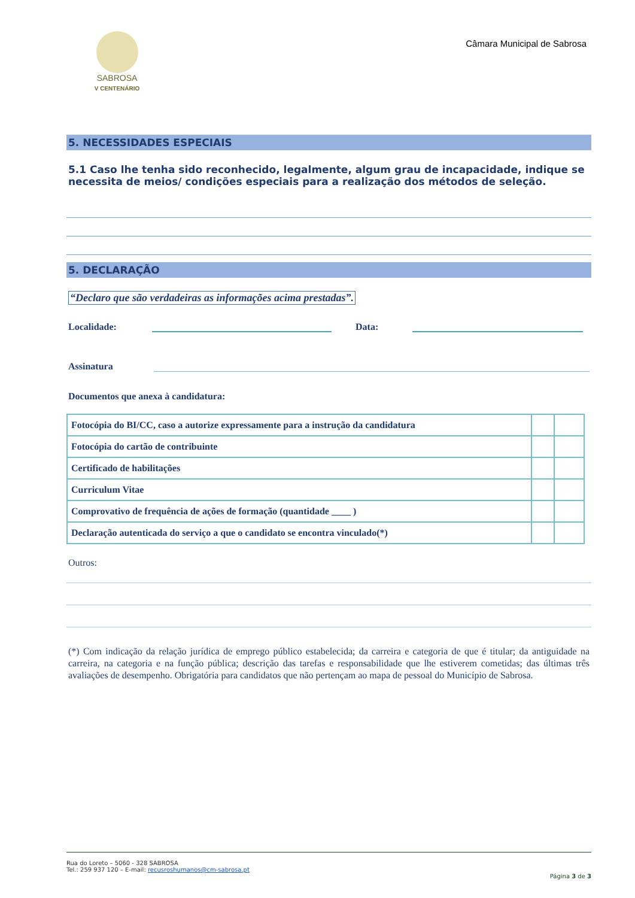SABROSA
V CENTENÁRIO
Câmara Municipal de Sabrosa
5. NECESSIDADES ESPECIAIS
5.1 Caso lhe tenha sido reconhecido, legalmente, algum grau de incapacidade, indique se necessita de meios/ condições especiais para a realização dos métodos de seleção.
5. DECLARAÇÃO
“Declaro que são verdadeiras as informações acima prestadas”.
Localidade: Data:
Assinatura
Documentos que anexa à candidatura:
| Fotocópia do BI/CC, caso a autorize expressamente para a instrução da candidatura | | |
| Fotocópia do cartão de contribuinte | | |
| Certificado de habilitações | | |
| Curriculum Vitae | | |
| Comprovativo de frequência de ações de formação (quantidade ____ ) | | |
| Declaração autenticada do serviço a que o candidato se encontra vinculado(*) | | |
Outros:
(*) Com indicação da relação jurídica de emprego público estabelecida; da carreira e categoria de que é titular; da antiguidade na carreira, na categoria e na função pública; descrição das tarefas e responsabilidade que lhe estiverem cometidas; das últimas três avaliações de desempenho. Obrigatória para candidatos que não pertençam ao mapa de pessoal do Município de Sabrosa.
Rua do Loreto – 5060 - 328 SABROSA
Tel.: 259 937 120 – E-mail: recusroshumanos@cm-sabrosa.pt
Página 3 de 3